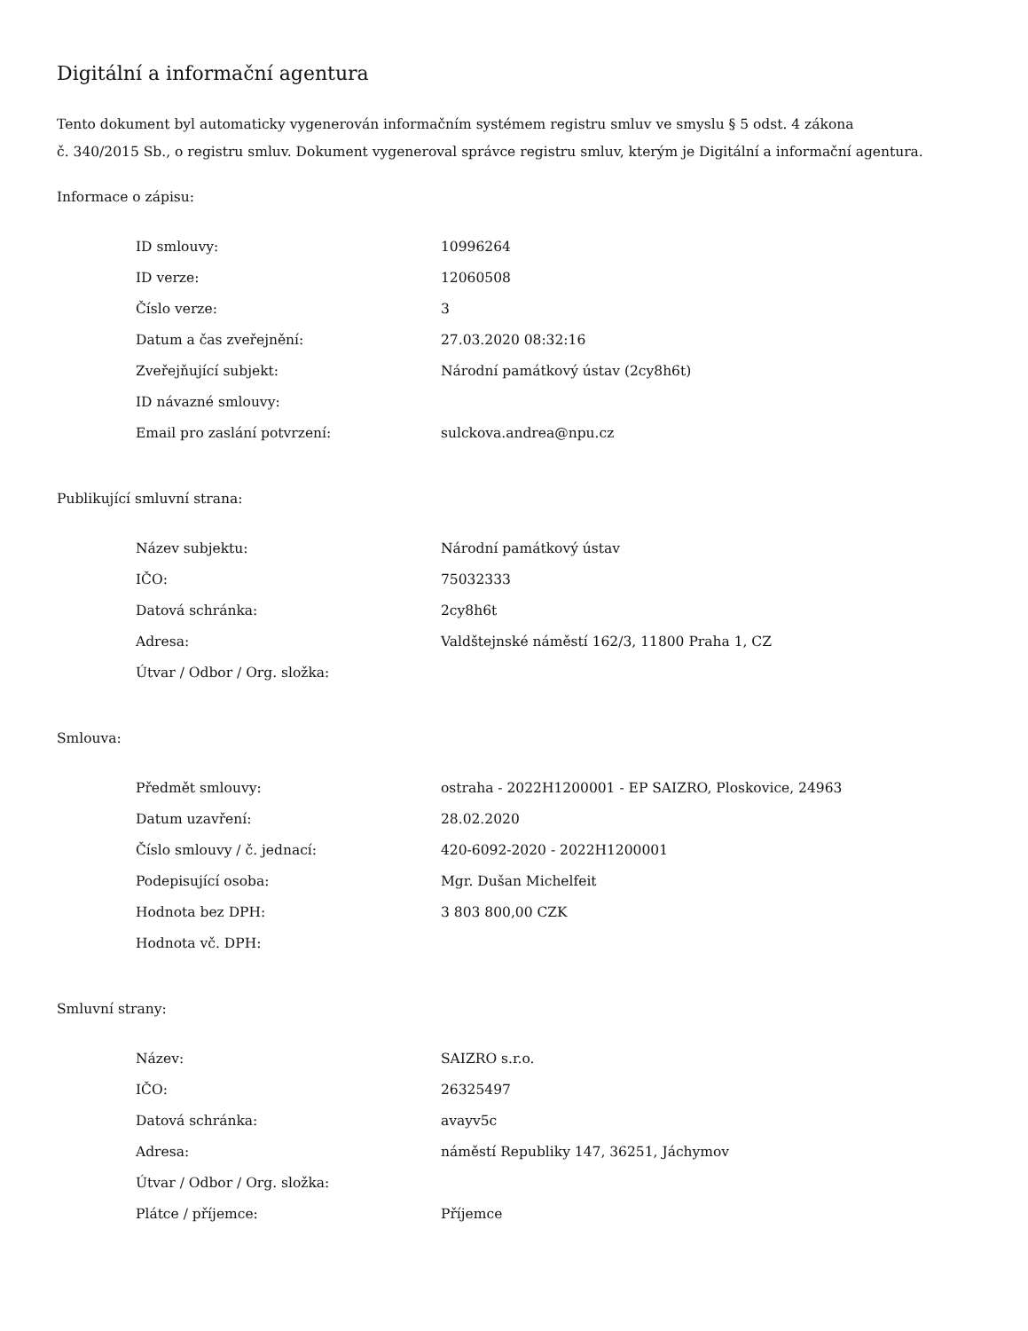Digitální a informační agentura
Tento dokument byl automaticky vygenerován informačním systémem registru smluv ve smyslu § 5 odst. 4 zákona
č. 340/2015 Sb., o registru smluv. Dokument vygeneroval správce registru smluv, kterým je Digitální a informační agentura.
Informace o zápisu:
| ID smlouvy: | 10996264 |
| ID verze: | 12060508 |
| Číslo verze: | 3 |
| Datum a čas zveřejnění: | 27.03.2020 08:32:16 |
| Zveřejňující subjekt: | Národní památkový ústav (2cy8h6t) |
| ID návazné smlouvy: | |
| Email pro zaslání potvrzení: | sulckova.andrea@npu.cz |
Publikující smluvní strana:
| Název subjektu: | Národní památkový ústav |
| IČO: | 75032333 |
| Datová schránka: | 2cy8h6t |
| Adresa: | Valdštejnské náměstí 162/3, 11800 Praha 1, CZ |
| Útvar / Odbor / Org. složka: | |
Smlouva:
| Předmět smlouvy: | ostraha - 2022H1200001 - EP SAIZRO, Ploskovice, 24963 |
| Datum uzavření: | 28.02.2020 |
| Číslo smlouvy / č. jednací: | 420-6092-2020 - 2022H1200001 |
| Podepisující osoba: | Mgr. Dušan Michelfeit |
| Hodnota bez DPH: | 3 803 800,00 CZK |
| Hodnota vč. DPH: | |
Smluvní strany:
| Název: | SAIZRO s.r.o. |
| IČO: | 26325497 |
| Datová schránka: | avayv5c |
| Adresa: | náměstí Republiky 147, 36251, Jáchymov |
| Útvar / Odbor / Org. složka: | |
| Plátce / příjemce: | Příjemce |